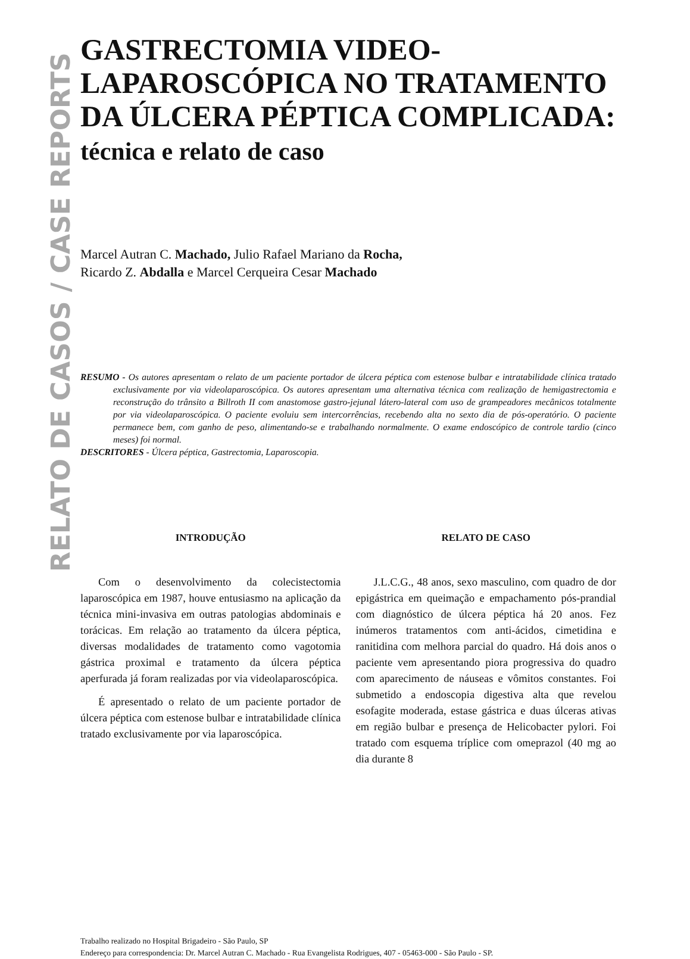RELATO DE CASOS / CASE REPORTS
GASTRECTOMIA VIDEO-
LAPAROSCÓPICA NO TRATAMENTO
DA ÚLCERA PÉPTICA COMPLICADA:
técnica e relato de caso
Marcel Autran C. Machado, Julio Rafael Mariano da Rocha,
Ricardo Z. Abdalla e Marcel Cerqueira Cesar Machado
RESUMO - Os autores apresentam o relato de um paciente portador de úlcera péptica com estenose bulbar e intratabilidade clínica tratado exclusivamente por via videolaparoscópica. Os autores apresentam uma alternativa técnica com realização de hemigastrectomia e reconstrução do trânsito a Billroth II com anastomose gastro-jejunal látero-lateral com uso de grampeadores mecânicos totalmente por via videolaparoscópica. O paciente evoluiu sem intercorrências, recebendo alta no sexto dia de pós-operatório. O paciente permanece bem, com ganho de peso, alimentando-se e trabalhando normalmente. O exame endoscópico de controle tardio (cinco meses) foi normal.
DESCRITORES - Úlcera péptica, Gastrectomia, Laparoscopia.
INTRODUÇÃO
Com o desenvolvimento da colecistectomia laparoscópica em 1987, houve entusiasmo na aplicação da técnica mini-invasiva em outras patologias abdominais e torácicas. Em relação ao tratamento da úlcera péptica, diversas modalidades de tratamento como vagotomia gástrica proximal e tratamento da úlcera péptica aperfurada já foram realizadas por via videolaparoscópica.
É apresentado o relato de um paciente portador de úlcera péptica com estenose bulbar e intratabilidade clínica tratado exclusivamente por via laparoscópica.
RELATO DE CASO
J.L.C.G., 48 anos, sexo masculino, com quadro de dor epigástrica em queimação e empachamento pós-prandial com diagnóstico de úlcera péptica há 20 anos. Fez inúmeros tratamentos com anti-ácidos, cimetidina e ranitidina com melhora parcial do quadro. Há dois anos o paciente vem apresentando piora progressiva do quadro com aparecimento de náuseas e vômitos constantes. Foi submetido a endoscopia digestiva alta que revelou esofagite moderada, estase gástrica e duas úlceras ativas em região bulbar e presença de Helicobacter pylori. Foi tratado com esquema tríplice com omeprazol (40 mg ao dia durante 8
Trabalho realizado no Hospital Brigadeiro - São Paulo, SP
Endereço para correspondencia: Dr. Marcel Autran C. Machado - Rua Evangelista Rodrigues, 407 - 05463-000 - São Paulo - SP.